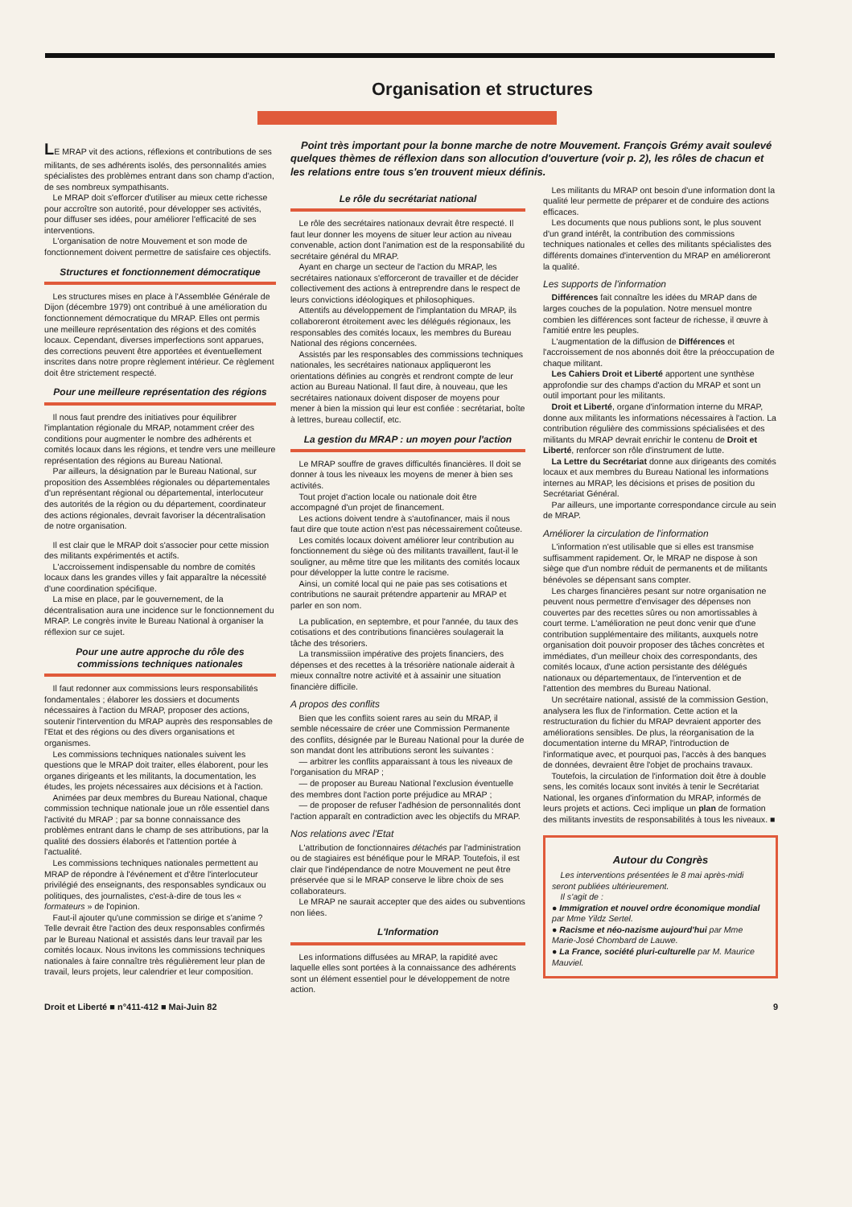Organisation et structures
LE MRAP vit des actions, réflexions et contributions de ses militants, de ses adhérents isolés, des personnalités amies spécialistes des problèmes entrant dans son champ d'action, de ses nombreux sympathisants.
Le MRAP doit s'efforcer d'utiliser au mieux cette richesse pour accroître son autorité, pour développer ses activités, pour diffuser ses idées, pour améliorer l'efficacité de ses interventions.
L'organisation de notre Mouvement et son mode de fonctionnement doivent permettre de satisfaire ces objectifs.
Structures et fonctionnement démocratique
Les structures mises en place à l'Assemblée Générale de Dijon (décembre 1979) ont contribué à une amélioration du fonctionnement démocratique du MRAP. Elles ont permis une meilleure représentation des régions et des comités locaux. Cependant, diverses imperfections sont apparues, des corrections peuvent être apportées et éventuellement inscrites dans notre propre règlement intérieur. Ce règlement doit être strictement respecté.
Pour une meilleure représentation des régions
Il nous faut prendre des initiatives pour équilibrer l'implantation régionale du MRAP, notamment créer des conditions pour augmenter le nombre des adhérents et comités locaux dans les régions, et tendre vers une meilleure représentation des régions au Bureau National.
Par ailleurs, la désignation par le Bureau National, sur proposition des Assemblées régionales ou départementales d'un représentant régional ou départemental, interlocuteur des autorités de la région ou du département, coordinateur des actions régionales, devrait favoriser la décentralisation de notre organisation.
Il est clair que le MRAP doit s'associer pour cette mission des militants expérimentés et actifs.
L'accroissement indispensable du nombre de comités locaux dans les grandes villes y fait apparaître la nécessité d'une coordination spécifique.
La mise en place, par le gouvernement, de la décentralisation aura une incidence sur le fonctionnement du MRAP. Le congrès invite le Bureau National à organiser la réflexion sur ce sujet.
Pour une autre approche du rôle des commissions techniques nationales
Il faut redonner aux commissions leurs responsabilités fondamentales ; élaborer les dossiers et documents nécessaires à l'action du MRAP, proposer des actions, soutenir l'intervention du MRAP auprès des responsables de l'Etat et des régions ou des divers organisations et organismes.
Les commissions techniques nationales suivent les questions que le MRAP doit traiter, elles élaborent, pour les organes dirigeants et les militants, la documentation, les études, les projets nécessaires aux décisions et à l'action.
Animées par deux membres du Bureau National, chaque commission technique nationale joue un rôle essentiel dans l'activité du MRAP ; par sa bonne connaissance des problèmes entrant dans le champ de ses attributions, par la qualité des dossiers élaborés et l'attention portée à l'actualité.
Les commissions techniques nationales permettent au MRAP de répondre à l'événement et d'être l'interlocuteur privilégié des enseignants, des responsables syndicaux ou politiques, des journalistes, c'est-à-dire de tous les « formateurs » de l'opinion.
Faut-il ajouter qu'une commission se dirige et s'anime ? Telle devrait être l'action des deux responsables confirmés par le Bureau National et assistés dans leur travail par les comités locaux. Nous invitons les commissions techniques nationales à faire connaître très régulièrement leur plan de travail, leurs projets, leur calendrier et leur composition.
Point très important pour la bonne marche de notre Mouvement. François Grémy avait soulevé quelques thèmes de réflexion dans son allocution d'ouverture (voir p. 2), les rôles de chacun et les relations entre tous s'en trouvent mieux définis.
Le rôle du secrétariat national
Le rôle des secrétaires nationaux devrait être respecté. Il faut leur donner les moyens de situer leur action au niveau convenable, action dont l'animation est de la responsabilité du secrétaire général du MRAP.
Ayant en charge un secteur de l'action du MRAP, les secrétaires nationaux s'efforceront de travailler et de décider collectivement des actions à entreprendre dans le respect de leurs convictions idéologiques et philosophiques.
Attentifs au développement de l'implantation du MRAP, ils collaboreront étroitement avec les délégués régionaux, les responsables des comités locaux, les membres du Bureau National des régions concernées.
Assistés par les responsables des commissions techniques nationales, les secrétaires nationaux appliqueront les orientations définies au congrès et rendront compte de leur action au Bureau National. Il faut dire, à nouveau, que les secrétaires nationaux doivent disposer de moyens pour mener à bien la mission qui leur est confiée : secrétariat, boîte à lettres, bureau collectif, etc.
La gestion du MRAP : un moyen pour l'action
Le MRAP souffre de graves difficultés financières. Il doit se donner à tous les niveaux les moyens de mener à bien ses activités.
Tout projet d'action locale ou nationale doit être accompagné d'un projet de financement.
Les actions doivent tendre à s'autofinancer, mais il nous faut dire que toute action n'est pas nécessairement coûteuse.
Les comités locaux doivent améliorer leur contribution au fonctionnement du siège où des militants travaillent, faut-il le souligner, au même titre que les militants des comités locaux pour développer la lutte contre le racisme.
Ainsi, un comité local qui ne paie pas ses cotisations et contributions ne saurait prétendre appartenir au MRAP et parler en son nom.
La publication, en septembre, et pour l'année, du taux des cotisations et des contributions financières soulagerait la tâche des trésoriers.
La transmissiion impérative des projets financiers, des dépenses et des recettes à la trésorière nationale aiderait à mieux connaître notre activité et à assainir une situation financière difficile.
A propos des conflits
Bien que les conflits soient rares au sein du MRAP, il semble nécessaire de créer une Commission Permanente des conflits, désignée par le Bureau National pour la durée de son mandat dont les attributions seront les suivantes :
— arbitrer les conflits apparaissant à tous les niveaux de l'organisation du MRAP ;
— de proposer au Bureau National l'exclusion éventuelle des membres dont l'action porte préjudice au MRAP ;
— de proposer de refuser l'adhésion de personnalités dont l'action apparaît en contradiction avec les objectifs du MRAP.
Nos relations avec l'Etat
L'attribution de fonctionnaires détachés par l'administration ou de stagiaires est bénéfique pour le MRAP. Toutefois, il est clair que l'indépendance de notre Mouvement ne peut être préservée que si le MRAP conserve le libre choix de ses collaborateurs.
Le MRAP ne saurait accepter que des aides ou subventions non liées.
L'Information
Les informations diffusées au MRAP, la rapidité avec laquelle elles sont portées à la connaissance des adhérents sont un élément essentiel pour le développement de notre action.
Les militants du MRAP ont besoin d'une information dont la qualité leur permette de préparer et de conduire des actions efficaces.
Les documents que nous publions sont, le plus souvent d'un grand intérêt, la contribution des commissions techniques nationales et celles des militants spécialistes des différents domaines d'intervention du MRAP en amélioreront la qualité.
Les supports de l'information
Différences fait connaître les idées du MRAP dans de larges couches de la population. Notre mensuel montre combien les différences sont facteur de richesse, il œuvre à l'amitié entre les peuples.
L'augmentation de la diffusion de Différences et l'accroissement de nos abonnés doit être la préoccupation de chaque militant.
Les Cahiers Droit et Liberté apportent une synthèse approfondie sur des champs d'action du MRAP et sont un outil important pour les militants.
Droit et Liberté, organe d'information interne du MRAP, donne aux militants les informations nécessaires à l'action. La contribution régulière des commissions spécialisées et des militants du MRAP devrait enrichir le contenu de Droit et Liberté, renforcer son rôle d'instrument de lutte.
La Lettre du Secrétariat donne aux dirigeants des comités locaux et aux membres du Bureau National les informations internes au MRAP, les décisions et prises de position du Secrétariat Général.
Par ailleurs, une importante correspondance circule au sein de MRAP.
Améliorer la circulation de l'information
L'information n'est utilisable que si elles est transmise suffisamment rapidement. Or, le MRAP ne dispose à son siège que d'un nombre réduit de permanents et de militants bénévoles se dépensant sans compter.
Les charges financières pesant sur notre organisation ne peuvent nous permettre d'envisager des dépenses non couvertes par des recettes sûres ou non amortissables à court terme. L'amélioration ne peut donc venir que d'une contribution supplémentaire des militants, auxquels notre organisation doit pouvoir proposer des tâches concrètes et immédiates, d'un meilleur choix des correspondants, des comités locaux, d'une action persistante des délégués nationaux ou départementaux, de l'intervention et de l'attention des membres du Bureau National.
Un secrétaire national, assisté de la commission Gestion, analysera les flux de l'information. Cette action et la restructuration du fichier du MRAP devraient apporter des améliorations sensibles. De plus, la réorganisation de la documentation interne du MRAP, l'introduction de l'informatique avec, et pourquoi pas, l'accès à des banques de données, devraient être l'objet de prochains travaux.
Toutefois, la circulation de l'information doit être à double sens, les comités locaux sont invités à tenir le Secrétariat National, les organes d'information du MRAP, informés de leurs projets et actions. Ceci implique un plan de formation des militants investits de responsabilités à tous les niveaux. ■
Autour du Congrès
Les interventions présentées le 8 mai après-midi seront publiées ultérieurement.
Il s'agit de :
● Immigration et nouvel ordre économique mondial par Mme Yildz Sertel.
● Racisme et néo-nazisme aujourd'hui par Mme Marie-José Chombard de Lauwe.
● La France, société pluri-culturelle par M. Maurice Mauviel.
Droit et Liberté ■ n°411-412 ■ Mai-Juin 82 9